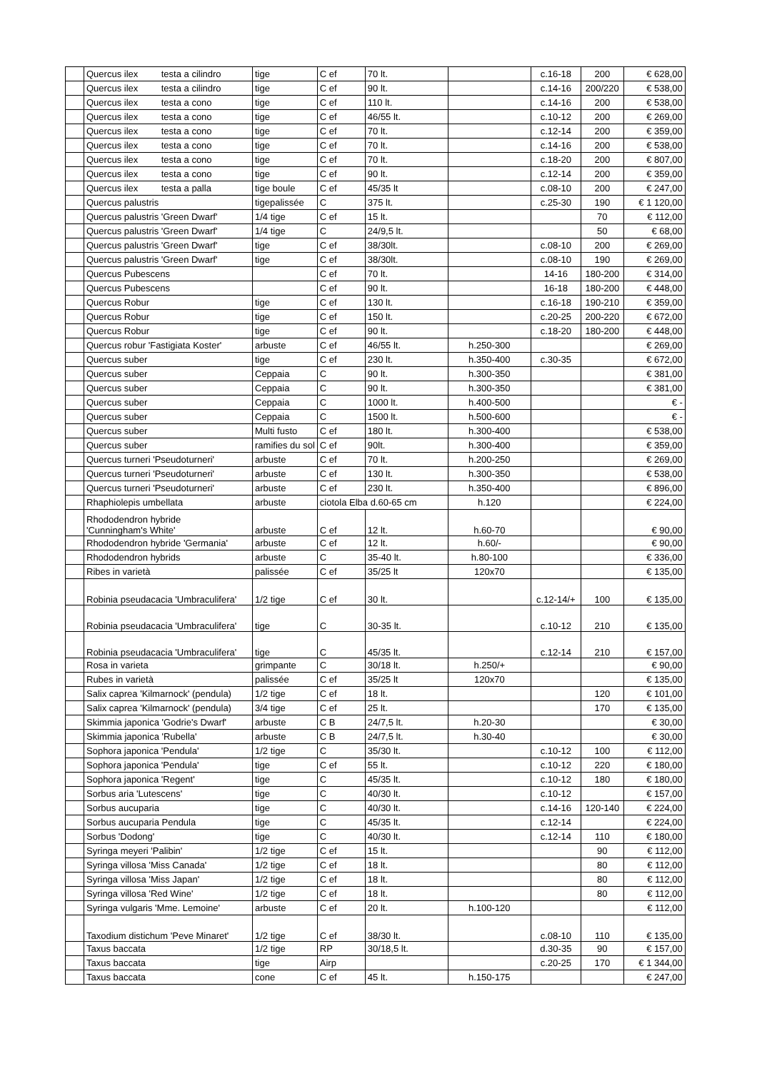| | Quercus ilex testa a cilindro | tige | C ef | 70 lt. | | c.16-18 | 200 | € 628,00 |
| | Quercus ilex testa a cilindro | tige | C ef | 90 lt. | | c.14-16 | 200/220 | € 538,00 |
| | Quercus ilex testa a cono | tige | C ef | 110 lt. | | c.14-16 | 200 | € 538,00 |
| | Quercus ilex testa a cono | tige | C ef | 46/55 lt. | | c.10-12 | 200 | € 269,00 |
| | Quercus ilex testa a cono | tige | C ef | 70 lt. | | c.12-14 | 200 | € 359,00 |
| | Quercus ilex testa a cono | tige | C ef | 70 lt. | | c.14-16 | 200 | € 538,00 |
| | Quercus ilex testa a cono | tige | C ef | 70 lt. | | c.18-20 | 200 | € 807,00 |
| | Quercus ilex testa a cono | tige | C ef | 90 lt. | | c.12-14 | 200 | € 359,00 |
| | Quercus ilex testa a palla | tige boule | C ef | 45/35 lt | | c.08-10 | 200 | € 247,00 |
| | Quercus palustris | tigepalissée | C | 375 lt. | | c.25-30 | 190 | € 1 120,00 |
| | Quercus palustris 'Green Dwarf' | 1/4 tige | C ef | 15 lt. | | | 70 | € 112,00 |
| | Quercus palustris 'Green Dwarf' | 1/4 tige | C | 24/9,5 lt. | | | 50 | € 68,00 |
| | Quercus palustris 'Green Dwarf' | tige | C ef | 38/30lt. | | c.08-10 | 200 | € 269,00 |
| | Quercus palustris 'Green Dwarf' | tige | C ef | 38/30lt. | | c.08-10 | 190 | € 269,00 |
| | Quercus Pubescens | | C ef | 70 lt. | | 14-16 | 180-200 | € 314,00 |
| | Quercus Pubescens | | C ef | 90 lt. | | 16-18 | 180-200 | € 448,00 |
| | Quercus Robur | tige | C ef | 130 lt. | | c.16-18 | 190-210 | € 359,00 |
| | Quercus Robur | tige | C ef | 150 lt. | | c.20-25 | 200-220 | € 672,00 |
| | Quercus Robur | tige | C ef | 90 lt. | | c.18-20 | 180-200 | € 448,00 |
| | Quercus robur 'Fastigiata Koster' | arbuste | C ef | 46/55 lt. | h.250-300 | | | € 269,00 |
| | Quercus suber | tige | C ef | 230 lt. | h.350-400 | c.30-35 | | € 672,00 |
| | Quercus suber | Ceppaia | C | 90 lt. | h.300-350 | | | € 381,00 |
| | Quercus suber | Ceppaia | C | 90 lt. | h.300-350 | | | € 381,00 |
| | Quercus suber | Ceppaia | C | 1000 lt. | h.400-500 | | | € - |
| | Quercus suber | Ceppaia | C | 1500 lt. | h.500-600 | | | € - |
| | Quercus suber | Multi fusto | C ef | 180 lt. | h.300-400 | | | € 538,00 |
| | Quercus suber | ramifies du sol | C ef | 90lt. | h.300-400 | | | € 359,00 |
| | Quercus turneri 'Pseudoturneri' | arbuste | C ef | 70 lt. | h.200-250 | | | € 269,00 |
| | Quercus turneri 'Pseudoturneri' | arbuste | C ef | 130 lt. | h.300-350 | | | € 538,00 |
| | Quercus turneri 'Pseudoturneri' | arbuste | C ef | 230 lt. | h.350-400 | | | € 896,00 |
| | Rhaphiolepis umbellata | arbuste | ciotola Elba d.60-65 cm | | h.120 | | | € 224,00 |
| | Rhododendron hybride 'Cunningham's White' | arbuste | C ef | 12 lt. | h.60-70 | | | € 90,00 |
| | Rhododendron hybride 'Germania' | arbuste | C ef | 12 lt. | h.60/- | | | € 90,00 |
| | Rhododendron hybrids | arbuste | C | 35-40 lt. | h.80-100 | | | € 336,00 |
| | Ribes in varietà | palissée | C ef | 35/25 lt | 120x70 | | | € 135,00 |
| | Robinia pseudacacia 'Umbraculifera' | 1/2 tige | C ef | 30 lt. | | c.12-14/+ | 100 | € 135,00 |
| | Robinia pseudacacia 'Umbraculifera' | tige | C | 30-35 lt. | | c.10-12 | 210 | € 135,00 |
| | Robinia pseudacacia 'Umbraculifera' | tige | C | 45/35 lt. | | c.12-14 | 210 | € 157,00 |
| | Rosa in varieta | grimpante | C | 30/18 lt. | h.250/+ | | | € 90,00 |
| | Rubes in varietà | palissée | C ef | 35/25 lt | 120x70 | | | € 135,00 |
| | Salix caprea 'Kilmarnock' (pendula) | 1/2 tige | C ef | 18 lt. | | | 120 | € 101,00 |
| | Salix caprea 'Kilmarnock' (pendula) | 3/4 tige | C ef | 25 lt. | | | 170 | € 135,00 |
| | Skimmia japonica 'Godrie's Dwarf' | arbuste | C B | 24/7,5 lt. | h.20-30 | | | € 30,00 |
| | Skimmia japonica 'Rubella' | arbuste | C B | 24/7,5 lt. | h.30-40 | | | € 30,00 |
| | Sophora japonica 'Pendula' | 1/2 tige | C | 35/30 lt. | | c.10-12 | 100 | € 112,00 |
| | Sophora japonica 'Pendula' | tige | C ef | 55 lt. | | c.10-12 | 220 | € 180,00 |
| | Sophora japonica 'Regent' | tige | C | 45/35 lt. | | c.10-12 | 180 | € 180,00 |
| | Sorbus aria 'Lutescens' | tige | C | 40/30 lt. | | c.10-12 | | € 157,00 |
| | Sorbus aucuparia | tige | C | 40/30 lt. | | c.14-16 | 120-140 | € 224,00 |
| | Sorbus aucuparia Pendula | tige | C | 45/35 lt. | | c.12-14 | | € 224,00 |
| | Sorbus 'Dodong' | tige | C | 40/30 lt. | | c.12-14 | 110 | € 180,00 |
| | Syringa meyeri 'Palibin' | 1/2 tige | C ef | 15 lt. | | | 90 | € 112,00 |
| | Syringa villosa 'Miss Canada' | 1/2 tige | C ef | 18 lt. | | | 80 | € 112,00 |
| | Syringa villosa 'Miss Japan' | 1/2 tige | C ef | 18 lt. | | | 80 | € 112,00 |
| | Syringa villosa 'Red Wine' | 1/2 tige | C ef | 18 lt. | | | 80 | € 112,00 |
| | Syringa vulgaris 'Mme. Lemoine' | arbuste | C ef | 20 lt. | h.100-120 | | | € 112,00 |
| | Taxodium distichum 'Peve Minaret' | 1/2 tige | C ef | 38/30 lt. | | c.08-10 | 110 | € 135,00 |
| | Taxus baccata | 1/2 tige | RP | 30/18,5 lt. | | d.30-35 | 90 | € 157,00 |
| | Taxus baccata | tige | Airp | | | c.20-25 | 170 | € 1 344,00 |
| | Taxus baccata | cone | C ef | 45 lt. | h.150-175 | | | € 247,00 |